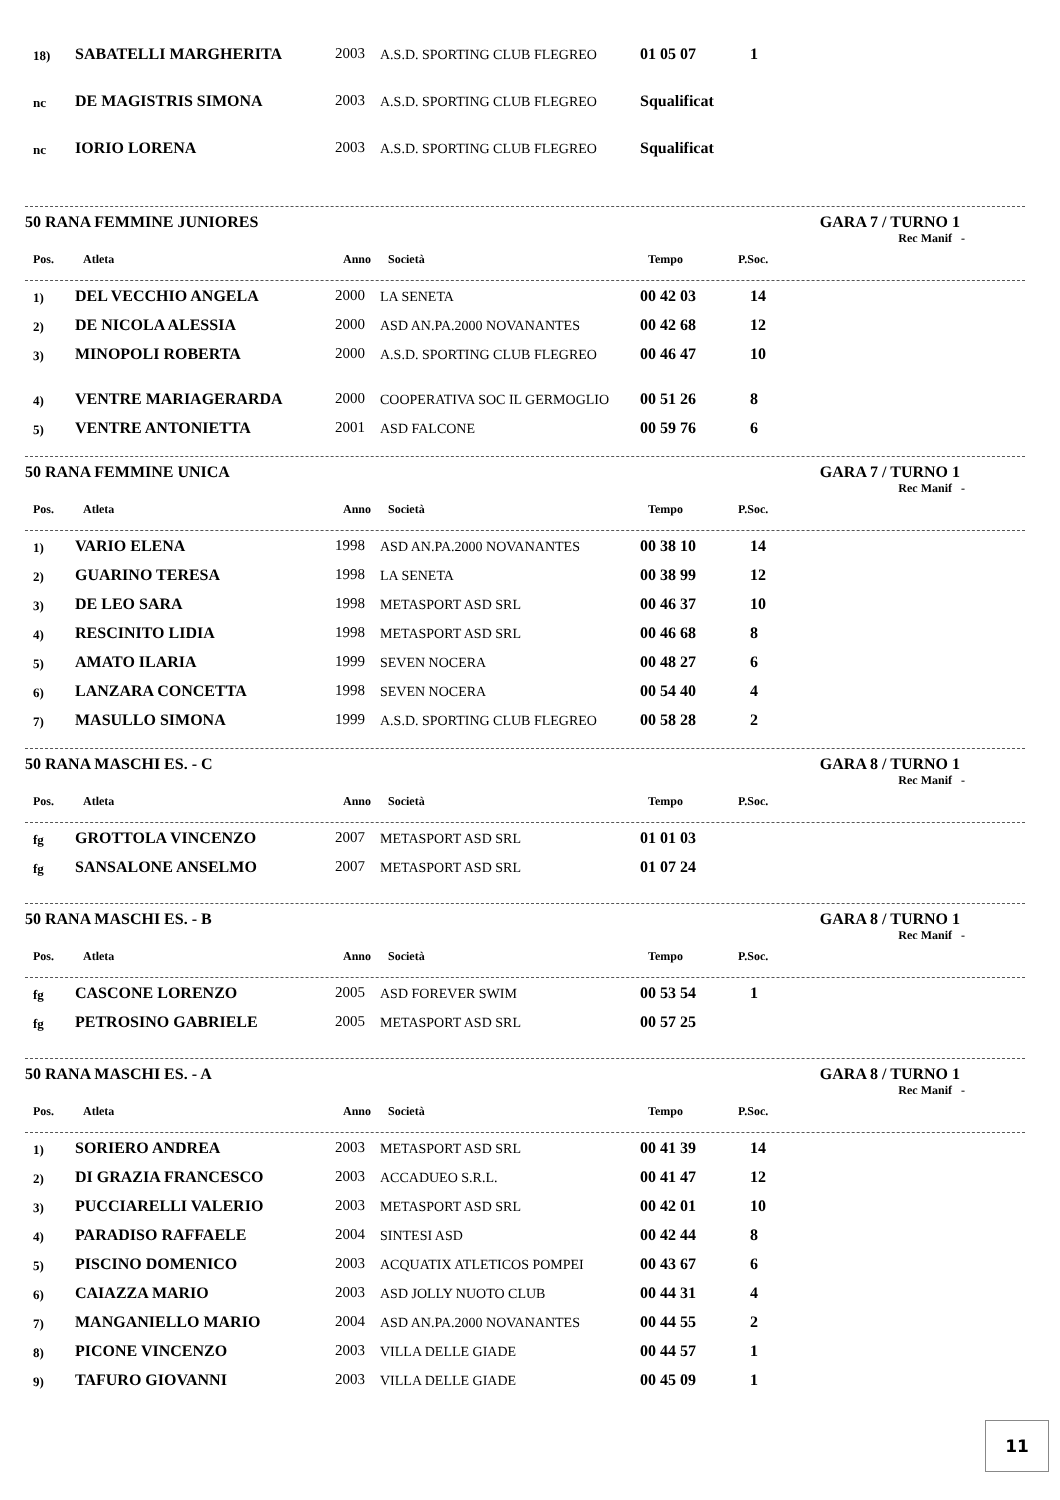| 18) | SABATELLI MARGHERITA | 2003 | A.S.D. SPORTING CLUB FLEGREO | 01 05 07 | 1 |
| nc | DE MAGISTRIS SIMONA | 2003 | A.S.D. SPORTING CLUB FLEGREO | Squalificat | |
| nc | IORIO LORENA | 2003 | A.S.D. SPORTING CLUB FLEGREO | Squalificat | |
50 RANA FEMMINE JUNIORES GARA 7 / TURNO 1
Rec Manif -
| Pos. | Atleta | Anno | Società | Tempo | P.Soc. |
| --- | --- | --- | --- | --- | --- |
| 1) | DEL VECCHIO ANGELA | 2000 | LA SENETA | 00 42 03 | 14 |
| 2) | DE NICOLA ALESSIA | 2000 | ASD AN.PA.2000 NOVANANTES | 00 42 68 | 12 |
| 3) | MINOPOLI ROBERTA | 2000 | A.S.D. SPORTING CLUB FLEGREO | 00 46 47 | 10 |
| 4) | VENTRE MARIAGERARDA | 2000 | COOPERATIVA SOC IL GERMOGLIO | 00 51 26 | 8 |
| 5) | VENTRE ANTONIETTA | 2001 | ASD FALCONE | 00 59 76 | 6 |
50 RANA FEMMINE UNICA GARA 7 / TURNO 1
Rec Manif -
| Pos. | Atleta | Anno | Società | Tempo | P.Soc. |
| --- | --- | --- | --- | --- | --- |
| 1) | VARIO ELENA | 1998 | ASD AN.PA.2000 NOVANANTES | 00 38 10 | 14 |
| 2) | GUARINO TERESA | 1998 | LA SENETA | 00 38 99 | 12 |
| 3) | DE LEO SARA | 1998 | METASPORT ASD SRL | 00 46 37 | 10 |
| 4) | RESCINITO LIDIA | 1998 | METASPORT ASD SRL | 00 46 68 | 8 |
| 5) | AMATO ILARIA | 1999 | SEVEN NOCERA | 00 48 27 | 6 |
| 6) | LANZARA CONCETTA | 1998 | SEVEN NOCERA | 00 54 40 | 4 |
| 7) | MASULLO SIMONA | 1999 | A.S.D. SPORTING CLUB FLEGREO | 00 58 28 | 2 |
50 RANA MASCHI ES. - C GARA 8 / TURNO 1
Rec Manif -
| Pos. | Atleta | Anno | Società | Tempo | P.Soc. |
| --- | --- | --- | --- | --- | --- |
| fg | GROTTOLA VINCENZO | 2007 | METASPORT ASD SRL | 01 01 03 | |
| fg | SANSALONE ANSELMO | 2007 | METASPORT ASD SRL | 01 07 24 | |
50 RANA MASCHI ES. - B GARA 8 / TURNO 1
Rec Manif -
| Pos. | Atleta | Anno | Società | Tempo | P.Soc. |
| --- | --- | --- | --- | --- | --- |
| fg | CASCONE LORENZO | 2005 | ASD FOREVER SWIM | 00 53 54 | 1 |
| fg | PETROSINO GABRIELE | 2005 | METASPORT ASD SRL | 00 57 25 | |
50 RANA MASCHI ES. - A GARA 8 / TURNO 1
Rec Manif -
| Pos. | Atleta | Anno | Società | Tempo | P.Soc. |
| --- | --- | --- | --- | --- | --- |
| 1) | SORIERO ANDREA | 2003 | METASPORT ASD SRL | 00 41 39 | 14 |
| 2) | DI GRAZIA FRANCESCO | 2003 | ACCADUEO S.R.L. | 00 41 47 | 12 |
| 3) | PUCCIARELLI VALERIO | 2003 | METASPORT ASD SRL | 00 42 01 | 10 |
| 4) | PARADISO RAFFAELE | 2004 | SINTESI ASD | 00 42 44 | 8 |
| 5) | PISCINO DOMENICO | 2003 | ACQUATIX ATLETICOS POMPEI | 00 43 67 | 6 |
| 6) | CAIAZZA MARIO | 2003 | ASD JOLLY NUOTO CLUB | 00 44 31 | 4 |
| 7) | MANGANIELLO MARIO | 2004 | ASD AN.PA.2000 NOVANANTES | 00 44 55 | 2 |
| 8) | PICONE VINCENZO | 2003 | VILLA DELLE GIADE | 00 44 57 | 1 |
| 9) | TAFURO GIOVANNI | 2003 | VILLA DELLE GIADE | 00 45 09 | 1 |
11